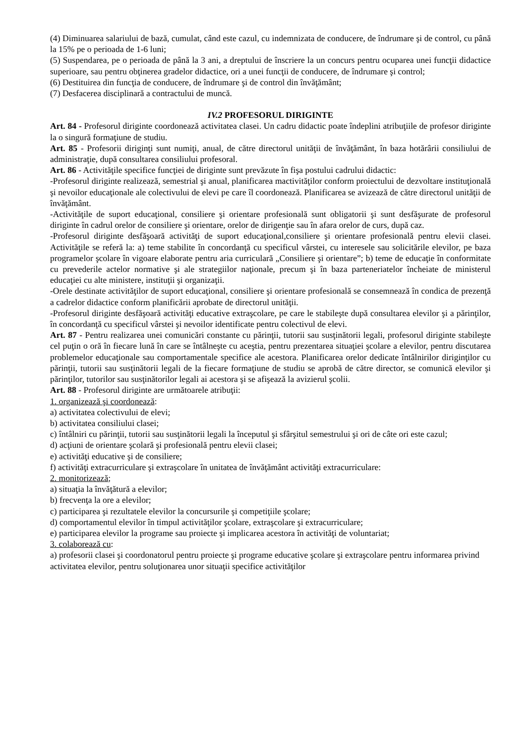(4) Diminuarea salariului de bază, cumulat, când este cazul, cu indemnizata de conducere, de îndrumare şi de control, cu până la 15% pe o perioada de 1-6 luni;
(5) Suspendarea, pe o perioada de până la 3 ani, a dreptului de înscriere la un concurs pentru ocuparea unei funcţii didactice superioare, sau pentru obţinerea gradelor didactice, ori a unei funcţii de conducere, de îndrumare şi control;
(6) Destituirea din funcţia de conducere, de îndrumare şi de control din învăţământ;
(7) Desfacerea disciplinară a contractului de muncă.
IV.2 PROFESORUL DIRIGINTE
Art. 84 - Profesorul diriginte coordonează activitatea clasei. Un cadru didactic poate îndeplini atribuţiile de profesor diriginte la o singură formaţiune de studiu.
Art. 85 - Profesorii diriginţi sunt numiţi, anual, de către directorul unităţii de învăţământ, în baza hotărârii consiliului de administraţie, după consultarea consiliului profesoral.
Art. 86 - Activităţile specifice funcţiei de diriginte sunt prevăzute în fişa postului cadrului didactic:
-Profesorul diriginte realizează, semestrial şi anual, planificarea mactivităţilor conform proiectului de dezvoltare instituţională şi nevoilor educaţionale ale colectivului de elevi pe care îl coordonează. Planificarea se avizează de către directorul unităţii de învăţământ.
-Activităţile de suport educaţional, consiliere şi orientare profesională sunt obligatorii şi sunt desfăşurate de profesorul diriginte în cadrul orelor de consiliere şi orientare, orelor de dirigenţie sau în afara orelor de curs, după caz.
-Profesorul diriginte desfăşoară activităţi de suport educaţional,consiliere şi orientare profesională pentru elevii clasei. Activităţile se referă la: a) teme stabilite în concordanţă cu specificul vârstei, cu interesele sau solicitările elevilor, pe baza programelor şcolare în vigoare elaborate pentru aria curriculară „Consiliere şi orientare”; b) teme de educaţie în conformitate cu prevederile actelor normative şi ale strategiilor naţionale, precum şi în baza parteneriatelor încheiate de ministerul educaţiei cu alte ministere, instituţii şi organizaţii.
-Orele destinate activităţilor de suport educaţional, consiliere şi orientare profesională se consemnează în condica de prezenţă a cadrelor didactice conform planificării aprobate de directorul unităţii.
-Profesorul diriginte desfăşoară activităţi educative extraşcolare, pe care le stabileşte după consultarea elevilor şi a părinţilor, în concordanţă cu specificul vârstei şi nevoilor identificate pentru colectivul de elevi.
Art. 87 - Pentru realizarea unei comunicări constante cu părinţii, tutorii sau susţinătorii legali, profesorul diriginte stabileşte cel puţin o oră în fiecare lună în care se întâlneşte cu aceştia, pentru prezentarea situaţiei şcolare a elevilor, pentru discutarea problemelor educaţionale sau comportamentale specifice ale acestora. Planificarea orelor dedicate întâlnirilor diriginţilor cu părinţii, tutorii sau susţinătorii legali de la fiecare formaţiune de studiu se aprobă de către director, se comunică elevilor şi părinţilor, tutorilor sau susţinătorilor legali ai acestora şi se afişează la avizierul şcolii.
Art. 88 - Profesorul diriginte are următoarele atribuţii:
1. organizează şi coordonează:
a) activitatea colectivului de elevi;
b) activitatea consiliului clasei;
c) întâlniri cu părinţii, tutorii sau susţinătorii legali la începutul şi sfârşitul semestrului şi ori de câte ori este cazul;
d) acţiuni de orientare şcolară şi profesională pentru elevii clasei;
e) activităţi educative şi de consiliere;
f) activităţi extracurriculare şi extraşcolare în unitatea de învăţământ activităţi extracurriculare:
2. monitorizează;
a) situaţia la învăţătură a elevilor;
b) frecvenţa la ore a elevilor;
c) participarea şi rezultatele elevilor la concursurile şi competiţiile şcolare;
d) comportamentul elevilor în timpul activităţilor şcolare, extraşcolare şi extracurriculare;
e) participarea elevilor la programe sau proiecte şi implicarea acestora în activităţi de voluntariat;
3. colaborează cu:
a) profesorii clasei şi coordonatorul pentru proiecte şi programe educative şcolare şi extraşcolare pentru informarea privind activitatea elevilor, pentru soluţionarea unor situaţii specifice activităţilor